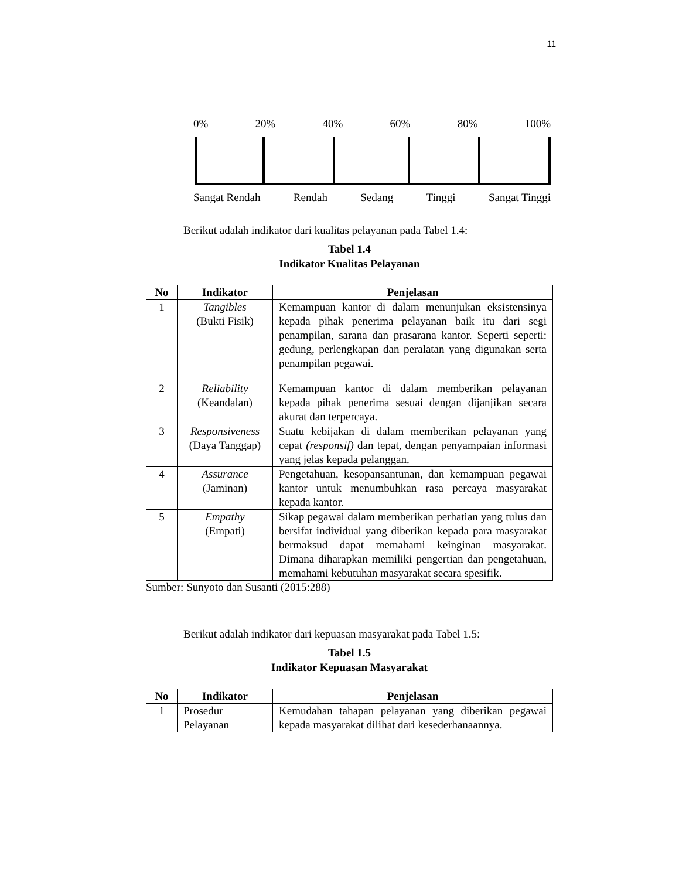11
0% 20% 40% 60% 80% 100%
Sangat Rendah Rendah Sedang Tinggi Sangat Tinggi
Berikut adalah indikator dari kualitas pelayanan pada Tabel 1.4:
Tabel 1.4
Indikator Kualitas Pelayanan
| No | Indikator | Penjelasan |
| --- | --- | --- |
| 1 | Tangibles (Bukti Fisik) | Kemampuan kantor di dalam menunjukan eksistensinya kepada pihak penerima pelayanan baik itu dari segi penampilan, sarana dan prasarana kantor. Seperti seperti: gedung, perlengkapan dan peralatan yang digunakan serta penampilan pegawai. |
| 2 | Reliability (Keandalan) | Kemampuan kantor di dalam memberikan pelayanan kepada pihak penerima sesuai dengan dijanjikan secara akurat dan terpercaya. |
| 3 | Responsiveness (Daya Tanggap) | Suatu kebijakan di dalam memberikan pelayanan yang cepat (responsif) dan tepat, dengan penyampaian informasi yang jelas kepada pelanggan. |
| 4 | Assurance (Jaminan) | Pengetahuan, kesopansantunan, dan kemampuan pegawai kantor untuk menumbuhkan rasa percaya masyarakat kepada kantor. |
| 5 | Empathy (Empati) | Sikap pegawai dalam memberikan perhatian yang tulus dan bersifat individual yang diberikan kepada para masyarakat bermaksud dapat memahami keinginan masyarakat. Dimana diharapkan memiliki pengertian dan pengetahuan, memahami kebutuhan masyarakat secara spesifik. |
Sumber: Sunyoto dan Susanti (2015:288)
Berikut adalah indikator dari kepuasan masyarakat pada Tabel 1.5:
Tabel 1.5
Indikator Kepuasan Masyarakat
| No | Indikator | Penjelasan |
| --- | --- | --- |
| 1 | Prosedur Pelayanan | Kemudahan tahapan pelayanan yang diberikan pegawai kepada masyarakat dilihat dari kesederhanaannya. |